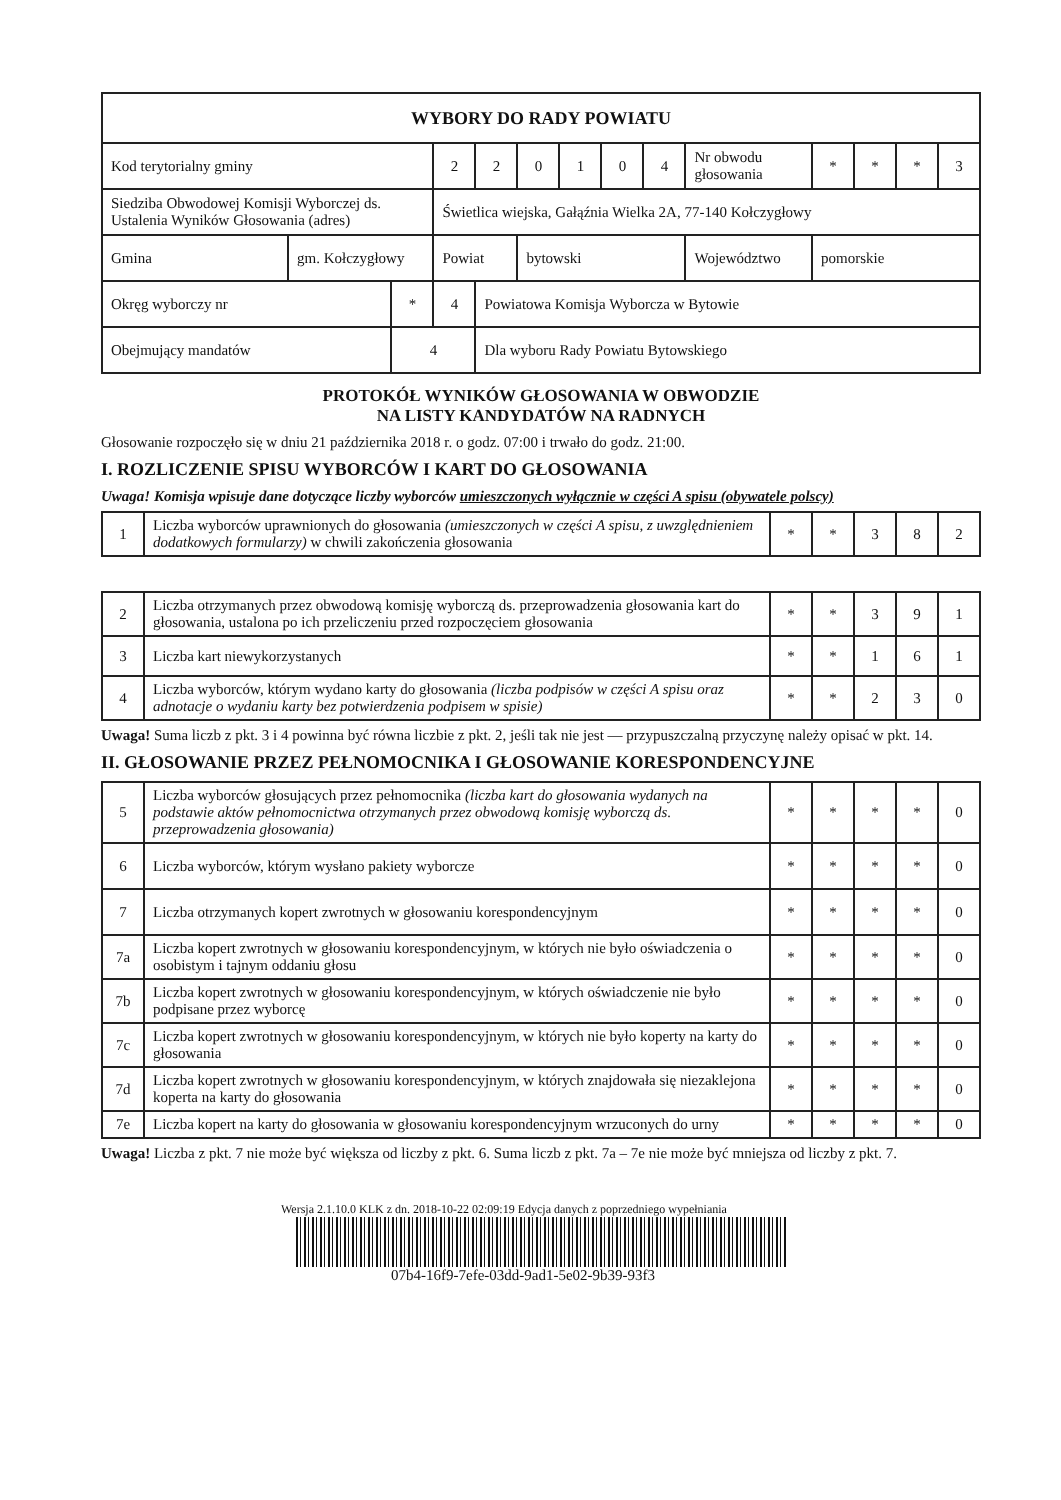| WYBORY DO RADY POWIATU | | | | | | | | | | | | | |
| Kod terytorialny gminy | | | 2 | 2 | 0 | 1 | 0 | 4 | Nr obwodu głosowania | * | * | * | 3 |
| Siedziba Obwodowej Komisji Wyborczej ds. Ustalenia Wyników Głosowania (adres) | | | Świetlica wiejska, Gałąźnia Wielka 2A, 77-140 Kołczygłowy | | | | | | | | | | |
| Gmina | gm. Kołczygłowy | | Powiat | | bytowski | | | | Województwo | pomorskie | | | |
| Okręg wyborczy nr | | * | 4 | Powiatowa Komisja Wyborcza w Bytowie | | | | | | | | | |
| Obejmujący mandatów | | 4 | | Dla wyboru Rady Powiatu Bytowskiego | | | | | | | | | |
PROTOKÓŁ WYNIKÓW GŁOSOWANIA W OBWODZIE
NA LISTY KANDYDATÓW NA RADNYCH
Głosowanie rozpoczęło się w dniu 21 października 2018 r. o godz. 07:00 i trwało do godz. 21:00.
I. ROZLICZENIE SPISU WYBORCÓW I KART DO GŁOSOWANIA
Uwaga! Komisja wpisuje dane dotyczące liczby wyborców umieszczonych wyłącznie w części A spisu (obywatele polscy)
| 1 | Liczba wyborców uprawnionych do głosowania (umieszczonych w części A spisu, z uwzględnieniem dodatkowych formularzy) w chwili zakończenia głosowania | * | * | 3 | 8 | 2 |
| 2 | Liczba otrzymanych przez obwodową komisję wyborczą ds. przeprowadzenia głosowania kart do głosowania, ustalona po ich przeliczeniu przed rozpoczęciem głosowania | * | * | 3 | 9 | 1 |
| 3 | Liczba kart niewykorzystanych | * | * | 1 | 6 | 1 |
| 4 | Liczba wyborców, którym wydano karty do głosowania (liczba podpisów w części A spisu oraz adnotacje o wydaniu karty bez potwierdzenia podpisem w spisie) | * | * | 2 | 3 | 0 |
Uwaga! Suma liczb z pkt. 3 i 4 powinna być równa liczbie z pkt. 2, jeśli tak nie jest — przypuszczalną przyczynę należy opisać w pkt. 14.
II. GŁOSOWANIE PRZEZ PEŁNOMOCNIKA I GŁOSOWANIE KORESPONDENCYJNE
| 5 | Liczba wyborców głosujących przez pełnomocnika (liczba kart do głosowania wydanych na podstawie aktów pełnomocnictwa otrzymanych przez obwodową komisję wyborczą ds. przeprowadzenia głosowania) | * | * | * | * | 0 |
| 6 | Liczba wyborców, którym wysłano pakiety wyborcze | * | * | * | * | 0 |
| 7 | Liczba otrzymanych kopert zwrotnych w głosowaniu korespondencyjnym | * | * | * | * | 0 |
| 7a | Liczba kopert zwrotnych w głosowaniu korespondencyjnym, w których nie było oświadczenia o osobistym i tajnym oddaniu głosu | * | * | * | * | 0 |
| 7b | Liczba kopert zwrotnych w głosowaniu korespondencyjnym, w których oświadczenie nie było podpisane przez wyborcę | * | * | * | * | 0 |
| 7c | Liczba kopert zwrotnych w głosowaniu korespondencyjnym, w których nie było koperty na karty do głosowania | * | * | * | * | 0 |
| 7d | Liczba kopert zwrotnych w głosowaniu korespondencyjnym, w których znajdowała się niezaklejona koperta na karty do głosowania | * | * | * | * | 0 |
| 7e | Liczba kopert na karty do głosowania w głosowaniu korespondencyjnym wrzuconych do urny | * | * | * | * | 0 |
Uwaga! Liczba z pkt. 7 nie może być większa od liczby z pkt. 6. Suma liczb z pkt. 7a – 7e nie może być mniejsza od liczby z pkt. 7.
Wersja 2.1.10.0 KLK z dn. 2018-10-22 02:09:19 Edycja danych z poprzedniego wypełniania
07b4-16f9-7efe-03dd-9ad1-5e02-9b39-93f3